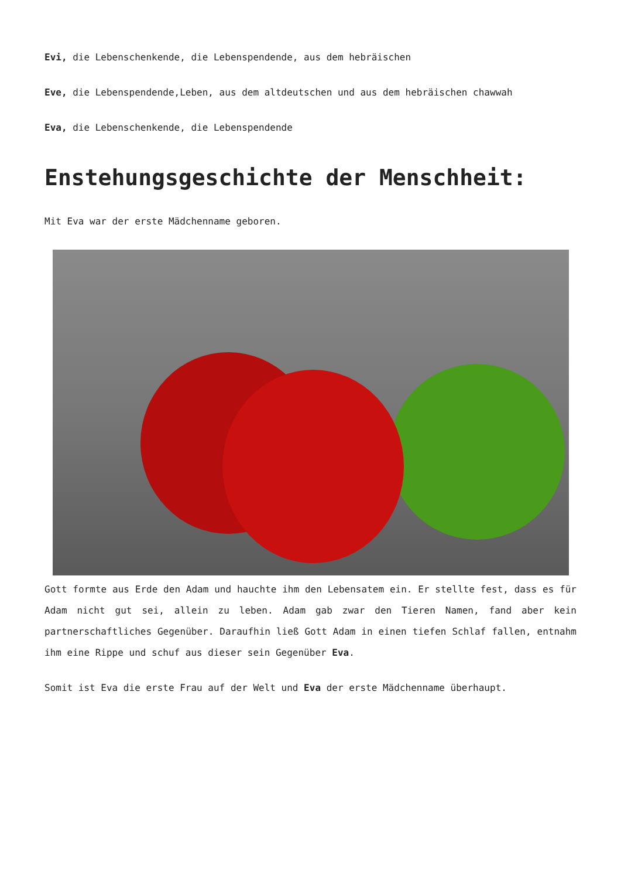Evi, die Lebenschenkende, die Lebenspendende, aus dem hebräischen
Eve, die Lebenspendende,Leben, aus dem altdeutschen und aus dem hebräischen chawwah
Eva, die Lebenschenkende, die Lebenspendende
Enstehungsgeschichte der Menschheit:
Mit Eva war der erste Mädchenname geboren.
Gott formte aus Erde den Adam und hauchte ihm den Lebensatem ein. Er stellte fest, dass es für Adam nicht gut sei, allein zu leben. Adam gab zwar den Tieren Namen, fand aber kein partnerschaftliches Gegenüber. Daraufhin ließ Gott Adam in einen tiefen Schlaf fallen, entnahm ihm eine Rippe und schuf aus dieser sein Gegenüber Eva.
Somit ist Eva die erste Frau auf der Welt und Eva der erste Mädchenname überhaupt.